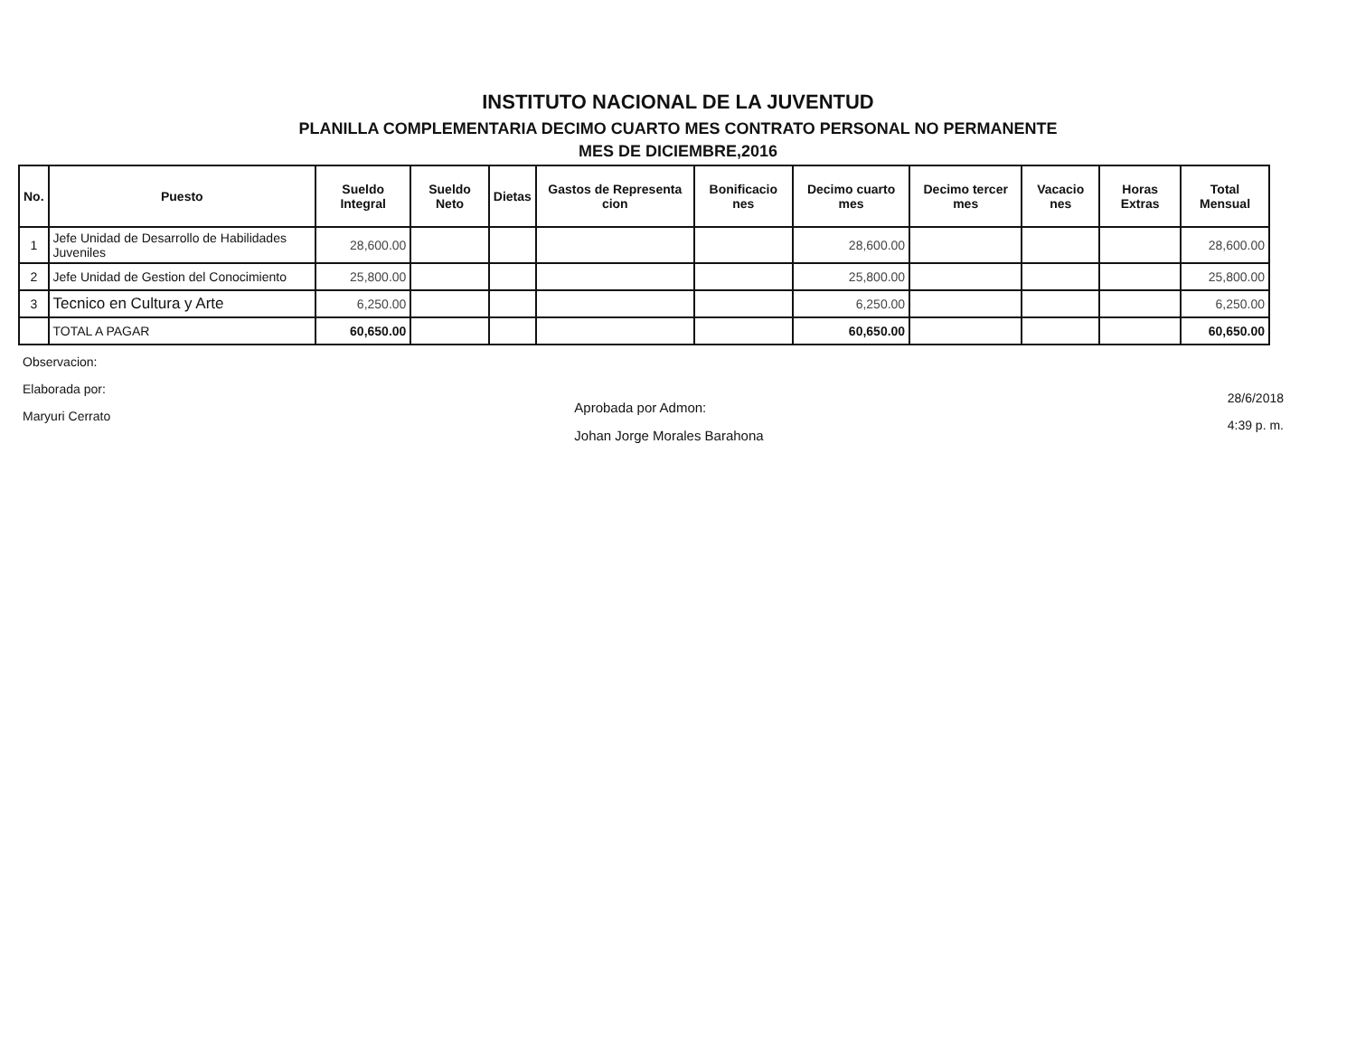INSTITUTO NACIONAL DE LA JUVENTUD
PLANILLA COMPLEMENTARIA DECIMO CUARTO MES CONTRATO PERSONAL NO PERMANENTE
MES DE DICIEMBRE,2016
| No. | Puesto | Sueldo Integral | Sueldo Neto | Dietas | Gastos de Representa cion | Bonificacio nes | Decimo cuarto mes | Decimo tercer mes | Vacacio nes | Horas Extras | Total Mensual |
| --- | --- | --- | --- | --- | --- | --- | --- | --- | --- | --- | --- |
| 1 | Jefe Unidad de Desarrollo de Habilidades Juveniles | 28,600.00 | | | | | 28,600.00 | | | | 28,600.00 |
| 2 | Jefe Unidad de Gestion del Conocimiento | 25,800.00 | | | | | 25,800.00 | | | | 25,800.00 |
| 3 | Tecnico en Cultura y Arte | 6,250.00 | | | | | 6,250.00 | | | | 6,250.00 |
| | TOTAL A PAGAR | 60,650.00 | | | | | 60,650.00 | | | | 60,650.00 |
Observacion:
Elaborada por:
Maryuri Cerrato
Aprobada por Admon:
Johan Jorge Morales Barahona
28/6/2018
4:39 p. m.